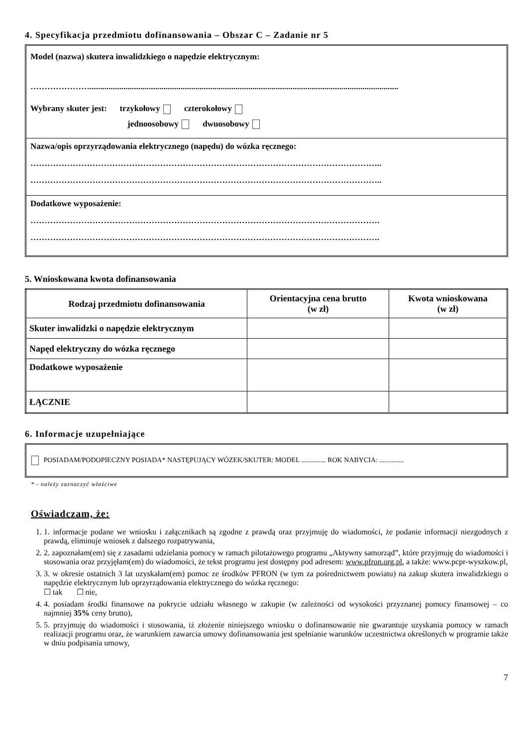4. Specyfikacja przedmiotu dofinansowania – Obszar C – Zadanie nr 5
Model (nazwa) skutera inwalidzkiego o napędzie elektrycznym:
…………………..................................................................................................................................................
Wybrany skuter jest: trzykołowy czterokołowy
jednoosobowy dwuosobowy
Nazwa/opis oprzyrządowania elektrycznego (napędu) do wózka ręcznego:
……………………………………………………………………………………………………………..
……………………………………………………………………………………………………………..
Dodatkowe wyposażenie:
…………………………………………………………………………………………………………….
…………………………………………………………………………………………………………….
5. Wnioskowana kwota dofinansowania
| Rodzaj przedmiotu dofinansowania | Orientacyjna cena brutto (w zł) | Kwota wnioskowana (w zł) |
| --- | --- | --- |
| Skuter inwalidzki o napędzie elektrycznym | | |
| Napęd elektryczny do wózka ręcznego | | |
| Dodatkowe wyposażenie | | |
| ŁĄCZNIE | | |
6. Informacje uzupełniające
POSIADAM/PODOPIECZNY POSIADA* NASTĘPUJĄCY WÓZEK/SKUTER: MODEL .............. ROK NABYCIA: ..............
* - należy zaznaczyć właściwe
Oświadczam, że:
1. 1. informacje podane we wniosku i załącznikach są zgodne z prawdą oraz przyjmuję do wiadomości, że podanie informacji niezgodnych z prawdą, eliminuje wniosek z dalszego rozpatrywania,
2. 2. zapoznałam(em) się z zasadami udzielania pomocy w ramach pilotażowego programu „Aktywny samorząd”, które przyjmuję do wiadomości i stosowania oraz przyjęłam(em) do wiadomości, że tekst programu jest dostępny pod adresem: www.pfron.org.pl, a także: www.pcpr-wyszkow.pl,
3. 3. w okresie ostatnich 3 lat uzyskałam(em) pomoc ze środków PFRON (w tym za pośrednictwem powiatu) na zakup skutera inwalidzkiego o napędzie elektrycznym lub oprzyrządowania elektrycznego do wózka ręcznego:
☐ tak ☐ nie,
4. 4. posiadam środki finansowe na pokrycie udziału własnego w zakupie (w zależności od wysokości przyznanej pomocy finansowej – co najmniej 35% ceny brutto),
5. 5. przyjmuję do wiadomości i stosowania, iż złożenie niniejszego wniosku o dofinansowanie nie gwarantuje uzyskania pomocy w ramach realizacji programu oraz, że warunkiem zawarcia umowy dofinansowania jest spełnianie warunków uczestnictwa określonych w programie także w dniu podpisania umowy,
7